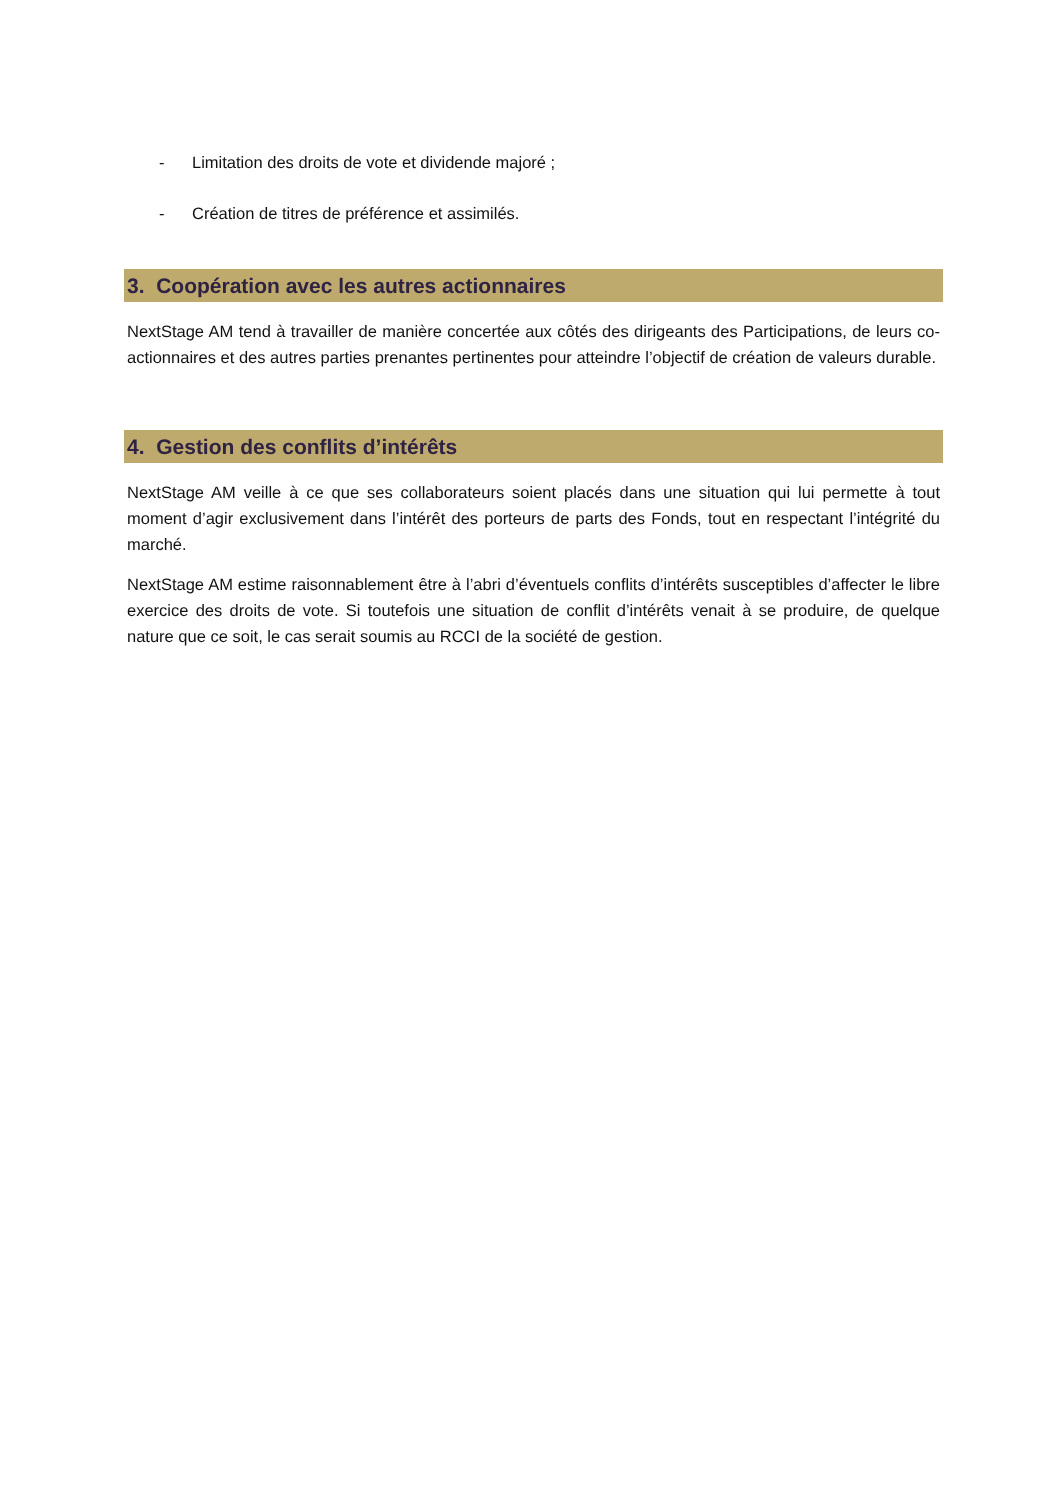- Limitation des droits de vote et dividende majoré ;
- Création de titres de préférence et assimilés.
3. Coopération avec les autres actionnaires
NextStage AM tend à travailler de manière concertée aux côtés des dirigeants des Participations, de leurs co-actionnaires et des autres parties prenantes pertinentes pour atteindre l’objectif de création de valeurs durable.
4. Gestion des conflits d’intérêts
NextStage AM veille à ce que ses collaborateurs soient placés dans une situation qui lui permette à tout moment d’agir exclusivement dans l’intérêt des porteurs de parts des Fonds, tout en respectant l’intégrité du marché.
NextStage AM estime raisonnablement être à l’abri d’éventuels conflits d’intérêts susceptibles d’affecter le libre exercice des droits de vote. Si toutefois une situation de conflit d’intérêts venait à se produire, de quelque nature que ce soit, le cas serait soumis au RCCI de la société de gestion.